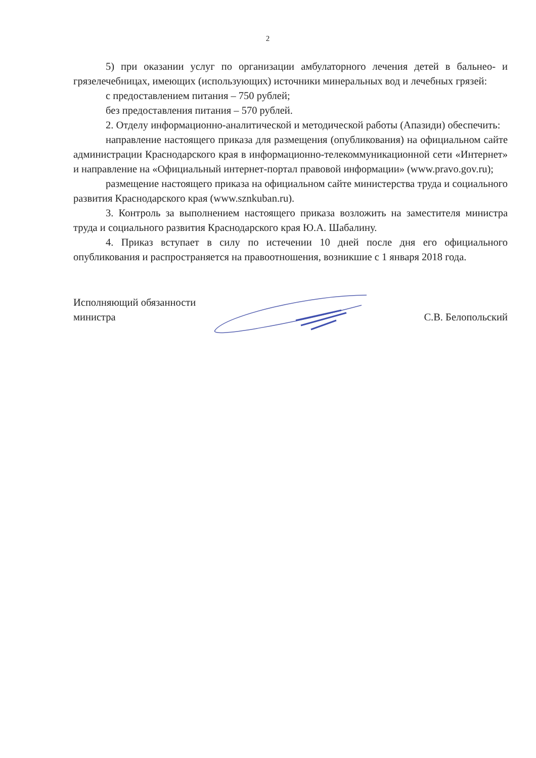2
5) при оказании услуг по организации амбулаторного лечения детей в бальнео- и грязелечебницах, имеющих (использующих) источники минеральных вод и лечебных грязей:
с предоставлением питания – 750 рублей;
без предоставления питания – 570 рублей.
2. Отделу информационно-аналитической и методической работы (Апазиди) обеспечить:
направление настоящего приказа для размещения (опубликования) на официальном сайте администрации Краснодарского края в информационно-телекоммуникационной сети «Интернет» и направление на «Официальный интернет-портал правовой информации» (www.pravo.gov.ru);
размещение настоящего приказа на официальном сайте министерства труда и социального развития Краснодарского края (www.sznkuban.ru).
3. Контроль за выполнением настоящего приказа возложить на заместителя министра труда и социального развития Краснодарского края Ю.А. Шабалину.
4. Приказ вступает в силу по истечении 10 дней после дня его официального опубликования и распространяется на правоотношения, возникшие с 1 января 2018 года.
Исполняющий обязанности
министра
С.В. Белопольский